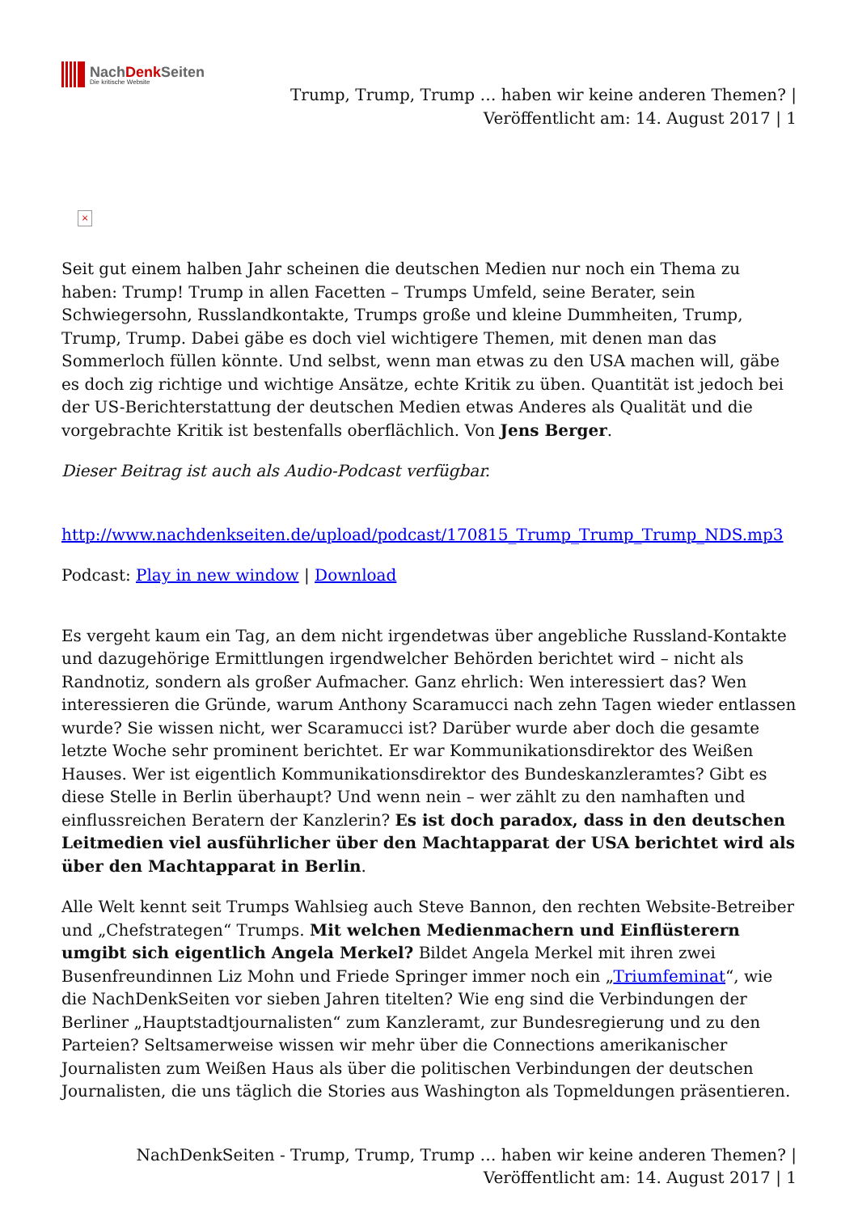NachDenk Seiten
Die kritische Website
Trump, Trump, Trump … haben wir keine anderen Themen? |
Veröffentlicht am: 14. August 2017 | 1
×
Seit gut einem halben Jahr scheinen die deutschen Medien nur noch ein Thema zu haben: Trump! Trump in allen Facetten – Trumps Umfeld, seine Berater, sein Schwiegersohn, Russlandkontakte, Trumps große und kleine Dummheiten, Trump, Trump, Trump. Dabei gäbe es doch viel wichtigere Themen, mit denen man das Sommerloch füllen könnte. Und selbst, wenn man etwas zu den USA machen will, gäbe es doch zig richtige und wichtige Ansätze, echte Kritik zu üben. Quantität ist jedoch bei der US-Berichterstattung der deutschen Medien etwas Anderes als Qualität und die vorgebrachte Kritik ist bestenfalls oberflächlich. Von Jens Berger.
Dieser Beitrag ist auch als Audio-Podcast verfügbar.
http://www.nachdenkseiten.de/upload/podcast/170815_Trump_Trump_Trump_NDS.mp3
Podcast: Play in new window | Download
Es vergeht kaum ein Tag, an dem nicht irgendetwas über angebliche Russland-Kontakte und dazugehörige Ermittlungen irgendwelcher Behörden berichtet wird – nicht als Randnotiz, sondern als großer Aufmacher. Ganz ehrlich: Wen interessiert das? Wen interessieren die Gründe, warum Anthony Scaramucci nach zehn Tagen wieder entlassen wurde? Sie wissen nicht, wer Scaramucci ist? Darüber wurde aber doch die gesamte letzte Woche sehr prominent berichtet. Er war Kommunikationsdirektor des Weißen Hauses. Wer ist eigentlich Kommunikationsdirektor des Bundeskanzleramtes? Gibt es diese Stelle in Berlin überhaupt? Und wenn nein – wer zählt zu den namhaften und einflussreichen Beratern der Kanzlerin? Es ist doch paradox, dass in den deutschen Leitmedien viel ausführlicher über den Machtapparat der USA berichtet wird als über den Machtapparat in Berlin.
Alle Welt kennt seit Trumps Wahlsieg auch Steve Bannon, den rechten Website-Betreiber und „Chefstrategen“ Trumps. Mit welchen Medienmachern und Einflüsterern umgibt sich eigentlich Angela Merkel? Bildet Angela Merkel mit ihren zwei Busenfreundinnen Liz Mohn und Friede Springer immer noch ein „Triumfeminat“, wie die NachDenkSeiten vor sieben Jahren titelten? Wie eng sind die Verbindungen der Berliner „Hauptstadtjournalisten“ zum Kanzleramt, zur Bundesregierung und zu den Parteien? Seltsamerweise wissen wir mehr über die Connections amerikanischer Journalisten zum Weißen Haus als über die politischen Verbindungen der deutschen Journalisten, die uns täglich die Stories aus Washington als Topmeldungen präsentieren.
NachDenkSeiten - Trump, Trump, Trump … haben wir keine anderen Themen? |
Veröffentlicht am: 14. August 2017 | 1